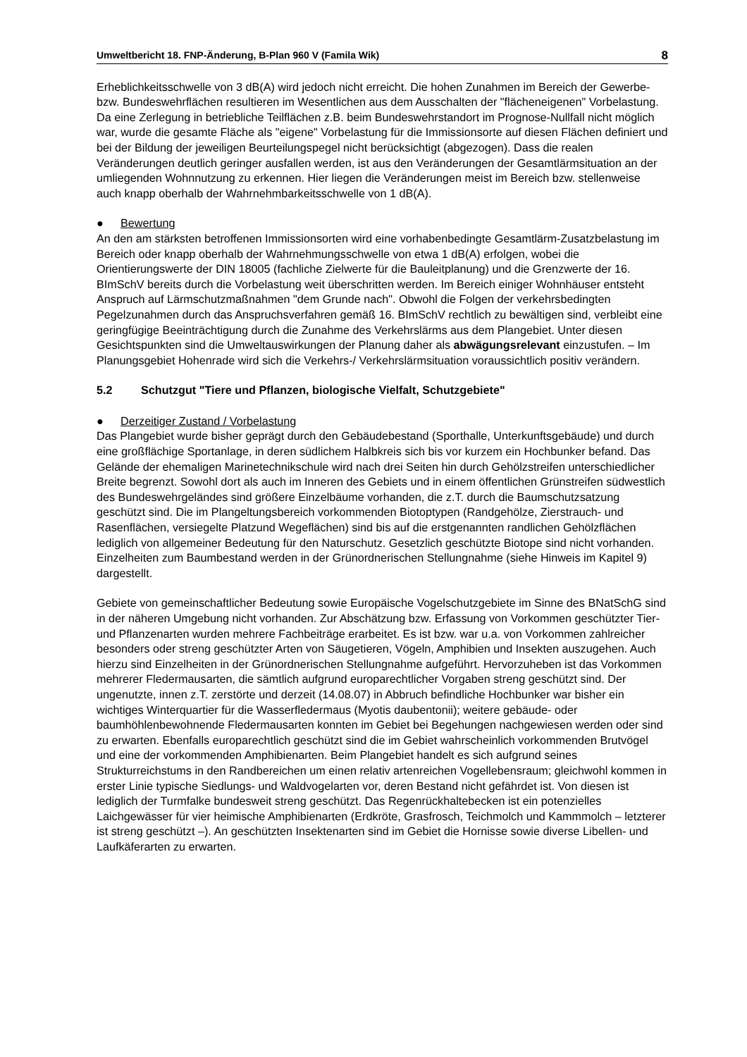Umweltbericht 18. FNP-Änderung, B-Plan 960 V (Famila Wik) 8
Erheblichkeitsschwelle von 3 dB(A) wird jedoch nicht erreicht. Die hohen Zunahmen im Bereich der Gewerbe- bzw. Bundeswehrflächen resultieren im Wesentlichen aus dem Ausschalten der "flächeneigenen" Vorbelastung. Da eine Zerlegung in betriebliche Teilflächen z.B. beim Bundeswehrstandort im Prognose-Nullfall nicht möglich war, wurde die gesamte Fläche als "eigene" Vorbelastung für die Immissionsorte auf diesen Flächen definiert und bei der Bildung der jeweiligen Beurteilungspegel nicht berücksichtigt (abgezogen). Dass die realen Veränderungen deutlich geringer ausfallen werden, ist aus den Veränderungen der Gesamtlärmsituation an der umliegenden Wohnnutzung zu erkennen. Hier liegen die Veränderungen meist im Bereich bzw. stellenweise auch knapp oberhalb der Wahrnehmbarkeitsschwelle von 1 dB(A).
● Bewertung
An den am stärksten betroffenen Immissionsorten wird eine vorhabenbedingte Gesamtlärm-Zusatzbelastung im Bereich oder knapp oberhalb der Wahrnehmungsschwelle von etwa 1 dB(A) erfolgen, wobei die Orientierungswerte der DIN 18005 (fachliche Zielwerte für die Bauleitplanung) und die Grenzwerte der 16. BImSchV bereits durch die Vorbelastung weit überschritten werden. Im Bereich einiger Wohnhäuser entsteht Anspruch auf Lärmschutzmaßnahmen "dem Grunde nach". Obwohl die Folgen der verkehrsbedingten Pegelzunahmen durch das Anspruchsverfahren gemäß 16. BImSchV rechtlich zu bewältigen sind, verbleibt eine geringfügige Beeinträchtigung durch die Zunahme des Verkehrslärms aus dem Plangebiet. Unter diesen Gesichtspunkten sind die Umweltauswirkungen der Planung daher als abwägungsrelevant einzustufen. – Im Planungsgebiet Hohenrade wird sich die Verkehrs-/ Verkehrslärmsituation voraussichtlich positiv verändern.
5.2 Schutzgut "Tiere und Pflanzen, biologische Vielfalt, Schutzgebiete"
● Derzeitiger Zustand / Vorbelastung
Das Plangebiet wurde bisher geprägt durch den Gebäudebestand (Sporthalle, Unterkunftsgebäude) und durch eine großflächige Sportanlage, in deren südlichem Halbkreis sich bis vor kurzem ein Hochbunker befand. Das Gelände der ehemaligen Marinetechnikschule wird nach drei Seiten hin durch Gehölzstreifen unterschiedlicher Breite begrenzt. Sowohl dort als auch im Inneren des Gebiets und in einem öffentlichen Grünstreifen südwestlich des Bundeswehrgeländes sind größere Einzelbäume vorhanden, die z.T. durch die Baumschutzsatzung geschützt sind. Die im Plangeltungsbereich vorkommenden Biotoptypen (Randgehölze, Zierstrauch- und Rasenflächen, versiegelte Platzund Wegeflächen) sind bis auf die erstgenannten randlichen Gehölzflächen lediglich von allgemeiner Bedeutung für den Naturschutz. Gesetzlich geschützte Biotope sind nicht vorhanden. Einzelheiten zum Baumbestand werden in der Grünordnerischen Stellungnahme (siehe Hinweis im Kapitel 9) dargestellt.
Gebiete von gemeinschaftlicher Bedeutung sowie Europäische Vogelschutzgebiete im Sinne des BNatSchG sind in der näheren Umgebung nicht vorhanden. Zur Abschätzung bzw. Erfassung von Vorkommen geschützter Tier- und Pflanzenarten wurden mehrere Fachbeiträge erarbeitet. Es ist bzw. war u.a. von Vorkommen zahlreicher besonders oder streng geschützter Arten von Säugetieren, Vögeln, Amphibien und Insekten auszugehen. Auch hierzu sind Einzelheiten in der Grünordnerischen Stellungnahme aufgeführt. Hervorzuheben ist das Vorkommen mehrerer Fledermausarten, die sämtlich aufgrund europarechtlicher Vorgaben streng geschützt sind. Der ungenutzte, innen z.T. zerstörte und derzeit (14.08.07) in Abbruch befindliche Hochbunker war bisher ein wichtiges Winterquartier für die Wasserfledermaus (Myotis daubentonii); weitere gebäude- oder baumhöhlenbewohnende Fledermausarten konnten im Gebiet bei Begehungen nachgewiesen werden oder sind zu erwarten. Ebenfalls europarechtlich geschützt sind die im Gebiet wahrscheinlich vorkommenden Brutvögel und eine der vorkommenden Amphibienarten. Beim Plangebiet handelt es sich aufgrund seines Strukturreichstums in den Randbereichen um einen relativ artenreichen Vogellebensraum; gleichwohl kommen in erster Linie typische Siedlungs- und Waldvogelarten vor, deren Bestand nicht gefährdet ist. Von diesen ist lediglich der Turmfalke bundesweit streng geschützt. Das Regenrückhaltebecken ist ein potenzielles Laichgewässer für vier heimische Amphibienarten (Erdkröte, Grasfrosch, Teichmolch und Kammmolch – letzterer ist streng geschützt –). An geschützten Insektenarten sind im Gebiet die Hornisse sowie diverse Libellen- und Laufkäferarten zu erwarten.